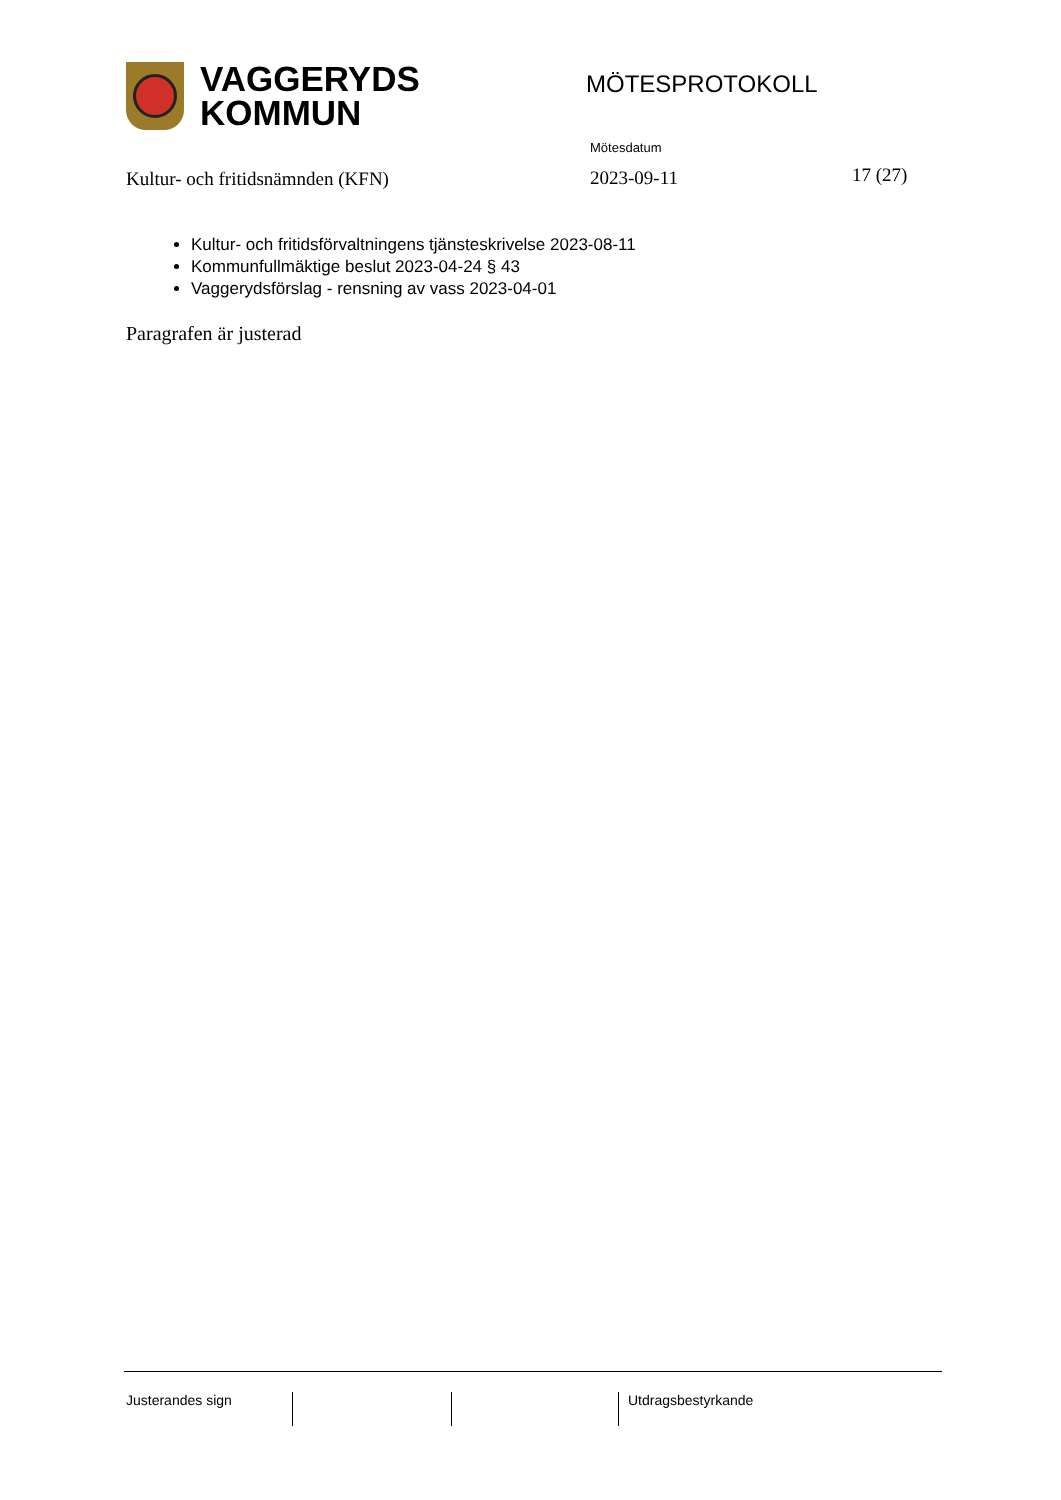VAGGERYDS
KOMMUN
MÖTESPROTOKOLL
Kultur- och fritidsnämnden (KFN)
Mötesdatum
2023-09-11
17 (27)
Kultur- och fritidsförvaltningens tjänsteskrivelse 2023-08-11
Kommunfullmäktige beslut 2023-04-24 § 43
Vaggerydsförslag - rensning av vass 2023-04-01
Paragrafen är justerad
Justerandes sign Utdragsbestyrkande